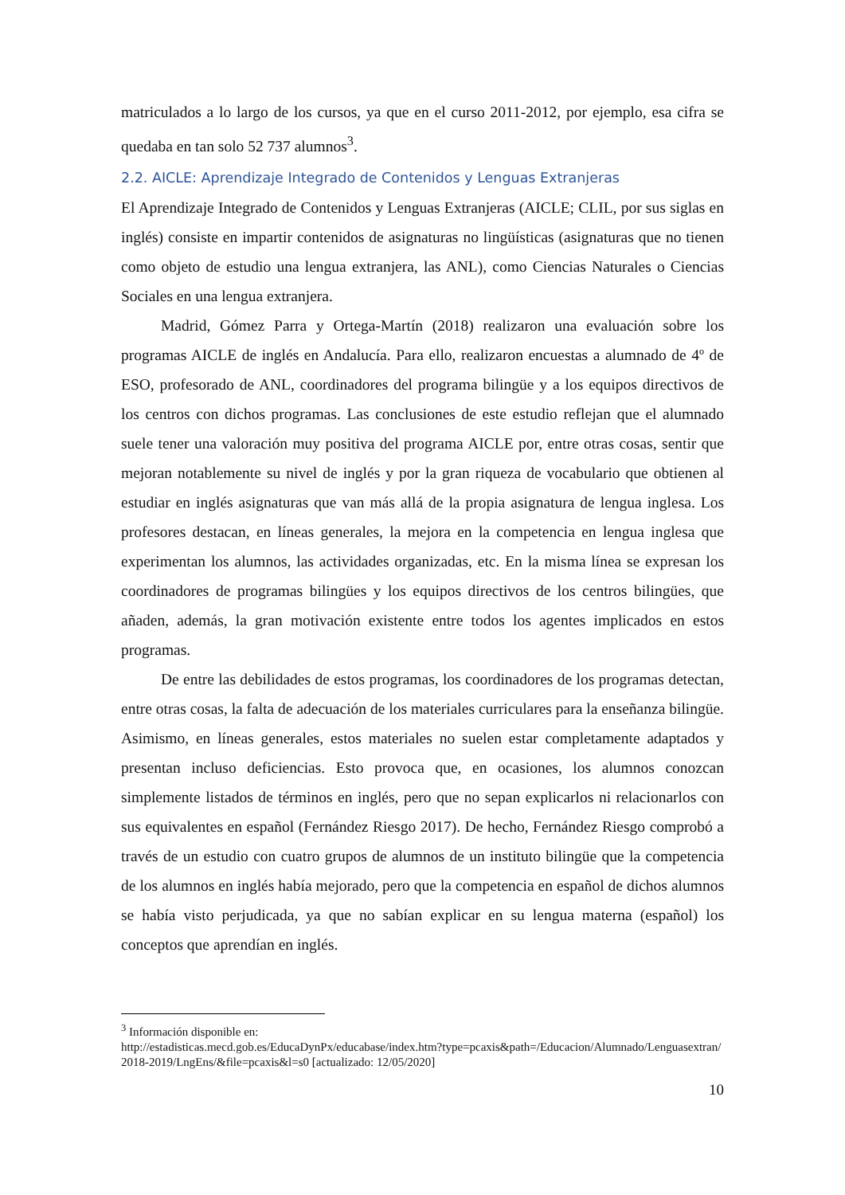matriculados a lo largo de los cursos, ya que en el curso 2011-2012, por ejemplo, esa cifra se quedaba en tan solo 52 737 alumnos<sup>3</sup>.
2.2. AICLE: Aprendizaje Integrado de Contenidos y Lenguas Extranjeras
El Aprendizaje Integrado de Contenidos y Lenguas Extranjeras (AICLE; CLIL, por sus siglas en inglés) consiste en impartir contenidos de asignaturas no lingüísticas (asignaturas que no tienen como objeto de estudio una lengua extranjera, las ANL), como Ciencias Naturales o Ciencias Sociales en una lengua extranjera.
Madrid, Gómez Parra y Ortega-Martín (2018) realizaron una evaluación sobre los programas AICLE de inglés en Andalucía. Para ello, realizaron encuestas a alumnado de 4º de ESO, profesorado de ANL, coordinadores del programa bilingüe y a los equipos directivos de los centros con dichos programas. Las conclusiones de este estudio reflejan que el alumnado suele tener una valoración muy positiva del programa AICLE por, entre otras cosas, sentir que mejoran notablemente su nivel de inglés y por la gran riqueza de vocabulario que obtienen al estudiar en inglés asignaturas que van más allá de la propia asignatura de lengua inglesa. Los profesores destacan, en líneas generales, la mejora en la competencia en lengua inglesa que experimentan los alumnos, las actividades organizadas, etc. En la misma línea se expresan los coordinadores de programas bilingües y los equipos directivos de los centros bilingües, que añaden, además, la gran motivación existente entre todos los agentes implicados en estos programas.
De entre las debilidades de estos programas, los coordinadores de los programas detectan, entre otras cosas, la falta de adecuación de los materiales curriculares para la enseñanza bilingüe. Asimismo, en líneas generales, estos materiales no suelen estar completamente adaptados y presentan incluso deficiencias. Esto provoca que, en ocasiones, los alumnos conozcan simplemente listados de términos en inglés, pero que no sepan explicarlos ni relacionarlos con sus equivalentes en español (Fernández Riesgo 2017). De hecho, Fernández Riesgo comprobó a través de un estudio con cuatro grupos de alumnos de un instituto bilingüe que la competencia de los alumnos en inglés había mejorado, pero que la competencia en español de dichos alumnos se había visto perjudicada, ya que no sabían explicar en su lengua materna (español) los conceptos que aprendían en inglés.
<sup>3</sup> Información disponible en:
http://estadisticas.mecd.gob.es/EducaDynPx/educabase/index.htm?type=pcaxis&path=/Educacion/Alumnado/Lenguasextran/2018-2019/LngEns/&file=pcaxis&l=s0 [actualizado: 12/05/2020]
10